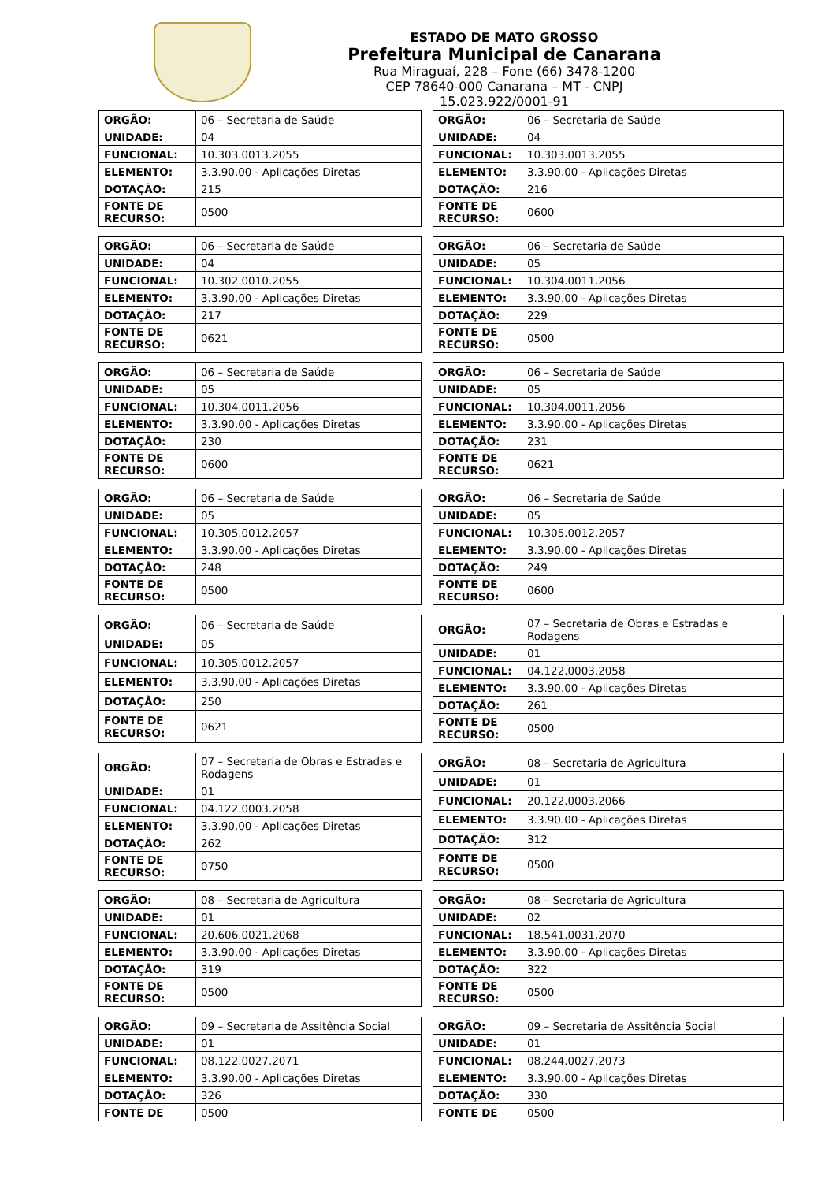ESTADO DE MATO GROSSO
Prefeitura Municipal de Canarana
Rua Miraguaí, 228 – Fone (66) 3478-1200
CEP 78640-000 Canarana – MT - CNPJ 15.023.922/0001-91
| ORGÃO: | 06 – Secretaria de Saúde |
| UNIDADE: | 04 |
| FUNCIONAL: | 10.303.0013.2055 |
| ELEMENTO: | 3.3.90.00 - Aplicações Diretas |
| DOTAÇÃO: | 215 |
| FONTE DE RECURSO: | 0500 |
| ORGÃO: | 06 – Secretaria de Saúde |
| UNIDADE: | 04 |
| FUNCIONAL: | 10.303.0013.2055 |
| ELEMENTO: | 3.3.90.00 - Aplicações Diretas |
| DOTAÇÃO: | 216 |
| FONTE DE RECURSO: | 0600 |
| ORGÃO: | 06 – Secretaria de Saúde |
| UNIDADE: | 04 |
| FUNCIONAL: | 10.302.0010.2055 |
| ELEMENTO: | 3.3.90.00 - Aplicações Diretas |
| DOTAÇÃO: | 217 |
| FONTE DE RECURSO: | 0621 |
| ORGÃO: | 06 – Secretaria de Saúde |
| UNIDADE: | 05 |
| FUNCIONAL: | 10.304.0011.2056 |
| ELEMENTO: | 3.3.90.00 - Aplicações Diretas |
| DOTAÇÃO: | 229 |
| FONTE DE RECURSO: | 0500 |
| ORGÃO: | 06 – Secretaria de Saúde |
| UNIDADE: | 05 |
| FUNCIONAL: | 10.304.0011.2056 |
| ELEMENTO: | 3.3.90.00 - Aplicações Diretas |
| DOTAÇÃO: | 230 |
| FONTE DE RECURSO: | 0600 |
| ORGÃO: | 06 – Secretaria de Saúde |
| UNIDADE: | 05 |
| FUNCIONAL: | 10.304.0011.2056 |
| ELEMENTO: | 3.3.90.00 - Aplicações Diretas |
| DOTAÇÃO: | 231 |
| FONTE DE RECURSO: | 0621 |
| ORGÃO: | 06 – Secretaria de Saúde |
| UNIDADE: | 05 |
| FUNCIONAL: | 10.305.0012.2057 |
| ELEMENTO: | 3.3.90.00 - Aplicações Diretas |
| DOTAÇÃO: | 248 |
| FONTE DE RECURSO: | 0500 |
| ORGÃO: | 06 – Secretaria de Saúde |
| UNIDADE: | 05 |
| FUNCIONAL: | 10.305.0012.2057 |
| ELEMENTO: | 3.3.90.00 - Aplicações Diretas |
| DOTAÇÃO: | 249 |
| FONTE DE RECURSO: | 0600 |
| ORGÃO: | 06 – Secretaria de Saúde |
| UNIDADE: | 05 |
| FUNCIONAL: | 10.305.0012.2057 |
| ELEMENTO: | 3.3.90.00 - Aplicações Diretas |
| DOTAÇÃO: | 250 |
| FONTE DE RECURSO: | 0621 |
| ORGÃO: | 07 – Secretaria de Obras e Estradas e Rodagens |
| UNIDADE: | 01 |
| FUNCIONAL: | 04.122.0003.2058 |
| ELEMENTO: | 3.3.90.00 - Aplicações Diretas |
| DOTAÇÃO: | 261 |
| FONTE DE RECURSO: | 0500 |
| ORGÃO: | 07 – Secretaria de Obras e Estradas e Rodagens |
| UNIDADE: | 01 |
| FUNCIONAL: | 04.122.0003.2058 |
| ELEMENTO: | 3.3.90.00 - Aplicações Diretas |
| DOTAÇÃO: | 262 |
| FONTE DE RECURSO: | 0750 |
| ORGÃO: | 08 – Secretaria de Agricultura |
| UNIDADE: | 01 |
| FUNCIONAL: | 20.122.0003.2066 |
| ELEMENTO: | 3.3.90.00 - Aplicações Diretas |
| DOTAÇÃO: | 312 |
| FONTE DE RECURSO: | 0500 |
| ORGÃO: | 08 – Secretaria de Agricultura |
| UNIDADE: | 01 |
| FUNCIONAL: | 20.606.0021.2068 |
| ELEMENTO: | 3.3.90.00 - Aplicações Diretas |
| DOTAÇÃO: | 319 |
| FONTE DE RECURSO: | 0500 |
| ORGÃO: | 08 – Secretaria de Agricultura |
| UNIDADE: | 02 |
| FUNCIONAL: | 18.541.0031.2070 |
| ELEMENTO: | 3.3.90.00 - Aplicações Diretas |
| DOTAÇÃO: | 322 |
| FONTE DE RECURSO: | 0500 |
| ORGÃO: | 09 – Secretaria de Assitência Social |
| UNIDADE: | 01 |
| FUNCIONAL: | 08.122.0027.2071 |
| ELEMENTO: | 3.3.90.00 - Aplicações Diretas |
| DOTAÇÃO: | 326 |
| FONTE DE | 0500 |
| ORGÃO: | 09 – Secretaria de Assitência Social |
| UNIDADE: | 01 |
| FUNCIONAL: | 08.244.0027.2073 |
| ELEMENTO: | 3.3.90.00 - Aplicações Diretas |
| DOTAÇÃO: | 330 |
| FONTE DE | 0500 |